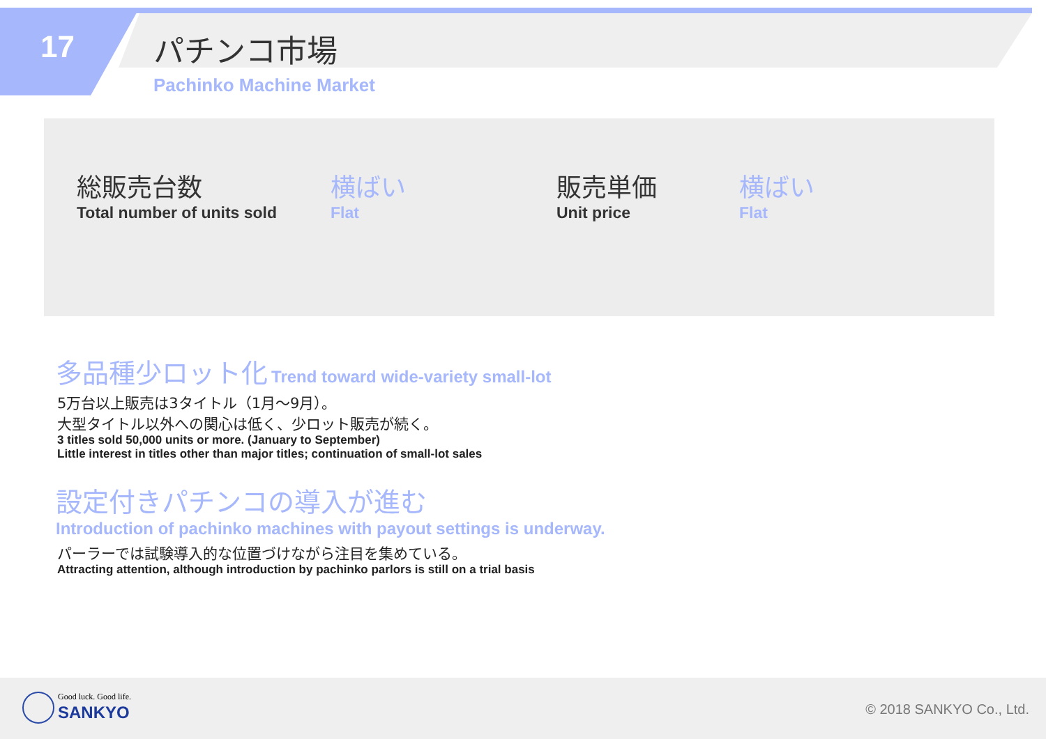17 パチンコ市場
Pachinko Machine Market
総販売台数
Total number of units sold
横ばい
Flat
販売単価
Unit price
横ばい
Flat
多品種少ロット化 Trend toward wide-variety small-lot
5万台以上販売は3タイトル（1月～9月）。
大型タイトル以外への関心は低く、少ロット販売が続く。
3 titles sold 50,000 units or more. (January to September)
Little interest in titles other than major titles; continuation of small-lot sales
設定付きパチンコの導入が進む
Introduction of pachinko machines with payout settings is underway.
パーラーでは試験導入的な位置づけながら注目を集めている。
Attracting attention, although introduction by pachinko parlors is still on a trial basis
Good luck. Good life.
SANKYO © 2018 SANKYO Co., Ltd.